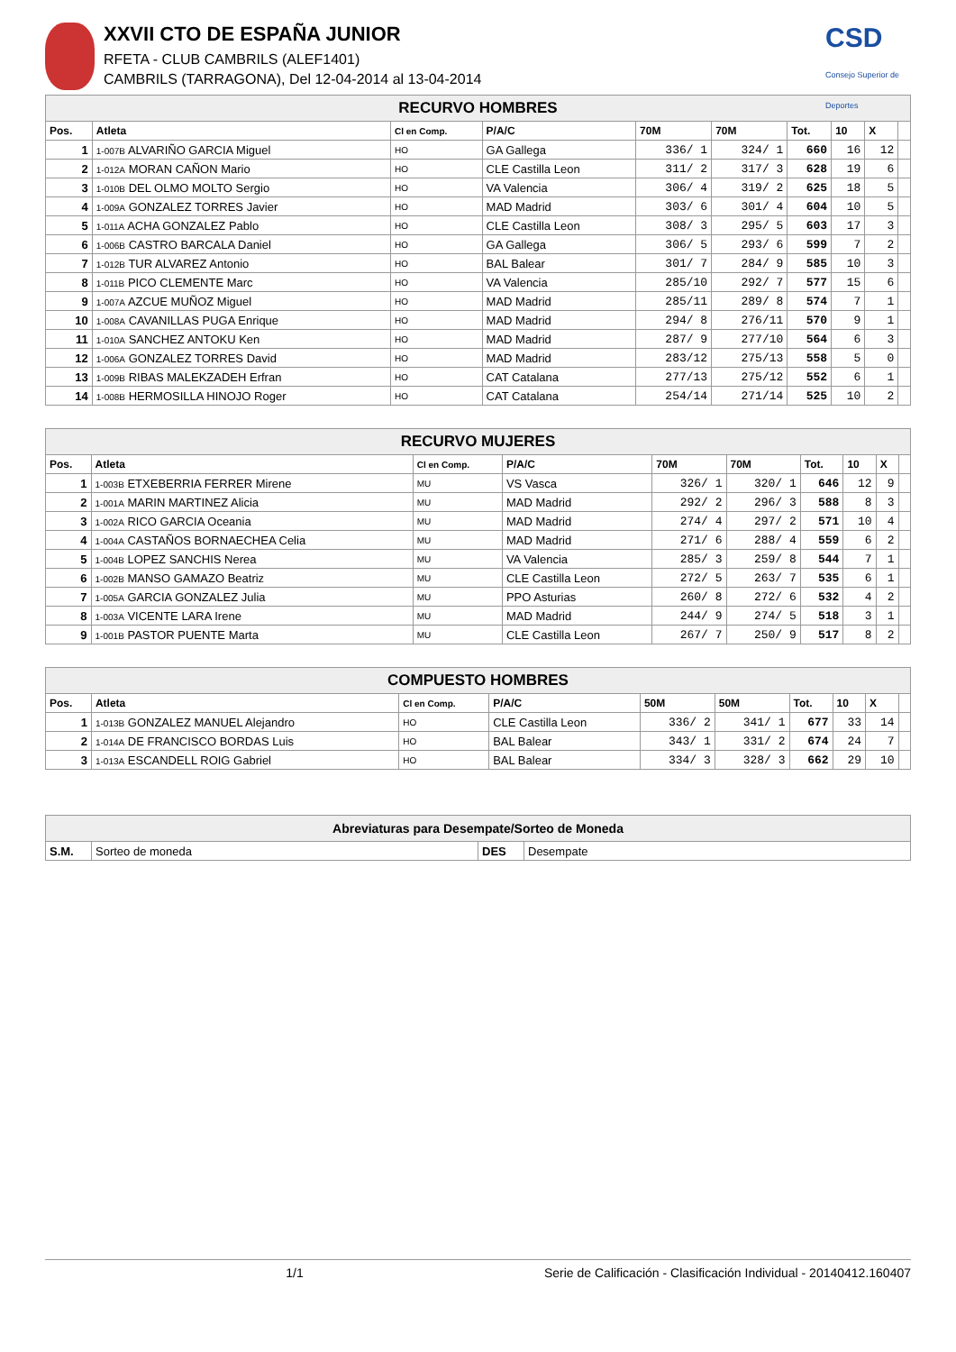XXVII CTO DE ESPAÑA JUNIOR
RFETA - CLUB CAMBRILS (ALEF1401)
CAMBRILS (TARRAGONA), Del 12-04-2014 al 13-04-2014
CSD Consejo Superior de Deportes
| RECURVO HOMBRES | | | | | | | | | |
| Pos. | Atleta | Cl en Comp. | P/A/C | 70M | 70M | Tot. | 10 | X | |
| 1 | 1-007B ALVARIÑO GARCIA Miguel | HO | GA Gallega | 336/ 1 | 324/ 1 | 660 | 16 | 12 | |
| 2 | 1-012A MORAN CAÑON Mario | HO | CLE Castilla Leon | 311/ 2 | 317/ 3 | 628 | 19 | 6 | |
| 3 | 1-010B DEL OLMO MOLTO Sergio | HO | VA Valencia | 306/ 4 | 319/ 2 | 625 | 18 | 5 | |
| 4 | 1-009A GONZALEZ TORRES Javier | HO | MAD Madrid | 303/ 6 | 301/ 4 | 604 | 10 | 5 | |
| 5 | 1-011A ACHA GONZALEZ Pablo | HO | CLE Castilla Leon | 308/ 3 | 295/ 5 | 603 | 17 | 3 | |
| 6 | 1-006B CASTRO BARCALA Daniel | HO | GA Gallega | 306/ 5 | 293/ 6 | 599 | 7 | 2 | |
| 7 | 1-012B TUR ALVAREZ Antonio | HO | BAL Balear | 301/ 7 | 284/ 9 | 585 | 10 | 3 | |
| 8 | 1-011B PICO CLEMENTE Marc | HO | VA Valencia | 285/10 | 292/ 7 | 577 | 15 | 6 | |
| 9 | 1-007A AZCUE MUÑOZ Miguel | HO | MAD Madrid | 285/11 | 289/ 8 | 574 | 7 | 1 | |
| 10 | 1-008A CAVANILLAS PUGA Enrique | HO | MAD Madrid | 294/ 8 | 276/11 | 570 | 9 | 1 | |
| 11 | 1-010A SANCHEZ ANTOKU Ken | HO | MAD Madrid | 287/ 9 | 277/10 | 564 | 6 | 3 | |
| 12 | 1-006A GONZALEZ TORRES David | HO | MAD Madrid | 283/12 | 275/13 | 558 | 5 | 0 | |
| 13 | 1-009B RIBAS MALEKZADEH Erfran | HO | CAT Catalana | 277/13 | 275/12 | 552 | 6 | 1 | |
| 14 | 1-008B HERMOSILLA HINOJO Roger | HO | CAT Catalana | 254/14 | 271/14 | 525 | 10 | 2 | |
| RECURVO MUJERES | | | | | | | | | |
| Pos. | Atleta | Cl en Comp. | P/A/C | 70M | 70M | Tot. | 10 | X | |
| 1 | 1-003B ETXEBERRIA FERRER Mirene | MU | VS Vasca | 326/ 1 | 320/ 1 | 646 | 12 | 9 | |
| 2 | 1-001A MARIN MARTINEZ Alicia | MU | MAD Madrid | 292/ 2 | 296/ 3 | 588 | 8 | 3 | |
| 3 | 1-002A RICO GARCIA Oceania | MU | MAD Madrid | 274/ 4 | 297/ 2 | 571 | 10 | 4 | |
| 4 | 1-004A CASTAÑOS BORNAECHEA Celia | MU | MAD Madrid | 271/ 6 | 288/ 4 | 559 | 6 | 2 | |
| 5 | 1-004B LOPEZ SANCHIS Nerea | MU | VA Valencia | 285/ 3 | 259/ 8 | 544 | 7 | 1 | |
| 6 | 1-002B MANSO GAMAZO Beatriz | MU | CLE Castilla Leon | 272/ 5 | 263/ 7 | 535 | 6 | 1 | |
| 7 | 1-005A GARCIA GONZALEZ Julia | MU | PPO Asturias | 260/ 8 | 272/ 6 | 532 | 4 | 2 | |
| 8 | 1-003A VICENTE LARA Irene | MU | MAD Madrid | 244/ 9 | 274/ 5 | 518 | 3 | 1 | |
| 9 | 1-001B PASTOR PUENTE Marta | MU | CLE Castilla Leon | 267/ 7 | 250/ 9 | 517 | 8 | 2 | |
| COMPUESTO HOMBRES | | | | | | | | | |
| Pos. | Atleta | Cl en Comp. | P/A/C | 50M | 50M | Tot. | 10 | X | |
| 1 | 1-013B GONZALEZ MANUEL Alejandro | HO | CLE Castilla Leon | 336/ 2 | 341/ 1 | 677 | 33 | 14 | |
| 2 | 1-014A DE FRANCISCO BORDAS Luis | HO | BAL Balear | 343/ 1 | 331/ 2 | 674 | 24 | 7 | |
| 3 | 1-013A ESCANDELL ROIG Gabriel | HO | BAL Balear | 334/ 3 | 328/ 3 | 662 | 29 | 10 | |
| Abreviaturas para Desempate/Sorteo de Moneda | | | |
| S.M. | Sorteo de moneda | DES | Desempate |
1/1 Serie de Calificación - Clasificación Individual - 20140412.160407